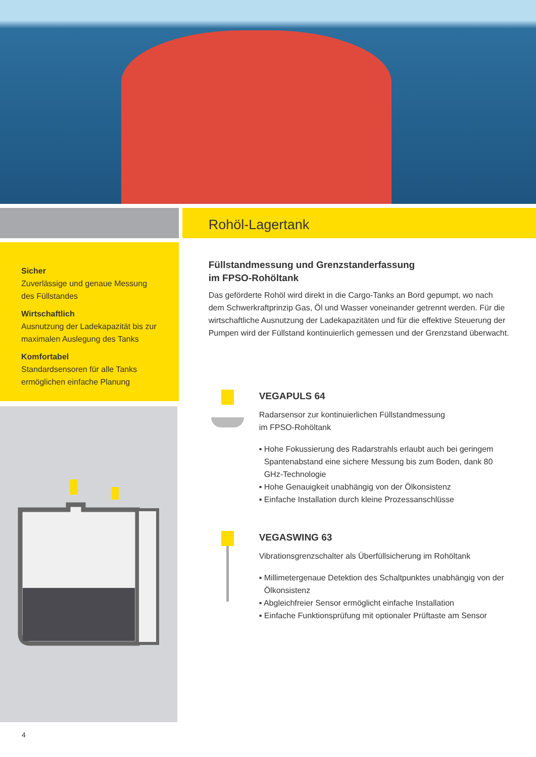Sicher
Zuverlässige und genaue Messung des Füllstandes
Wirtschaftlich
Ausnutzung der Ladekapazität bis zur maximalen Auslegung des Tanks
Komfortabel
Standardsensoren für alle Tanks ermöglichen einfache Planung
Rohöl-Lagertank
Füllstandmessung und Grenzstanderfassung
im FPSO-Rohöltank
Das geförderte Rohöl wird direkt in die Cargo-Tanks an Bord gepumpt, wo nach dem Schwerkraftprinzip Gas, Öl und Wasser voneinander getrennt werden. Für die wirtschaftliche Ausnutzung der Ladekapazitäten und für die effektive Steuerung der Pumpen wird der Füllstand kontinuierlich gemessen und der Grenzstand überwacht.
VEGAPULS 64
Radarsensor zur kontinuierlichen Füllstandmessung
im FPSO-Rohöltank
▪ Hohe Fokussierung des Radarstrahls erlaubt auch bei geringem Spantenabstand eine sichere Messung bis zum Boden, dank 80 GHz-Technologie
▪ Hohe Genauigkeit unabhängig von der Ölkonsistenz
▪ Einfache Installation durch kleine Prozessanschlüsse
VEGASWING 63
Vibrationsgrenzschalter als Überfüllsicherung im Rohöltank
▪ Millimetergenaue Detektion des Schaltpunktes unabhängig von der Ölkonsistenz
▪ Abgleichfreier Sensor ermöglicht einfache Installation
▪ Einfache Funktionsprüfung mit optionaler Prüftaste am Sensor
4